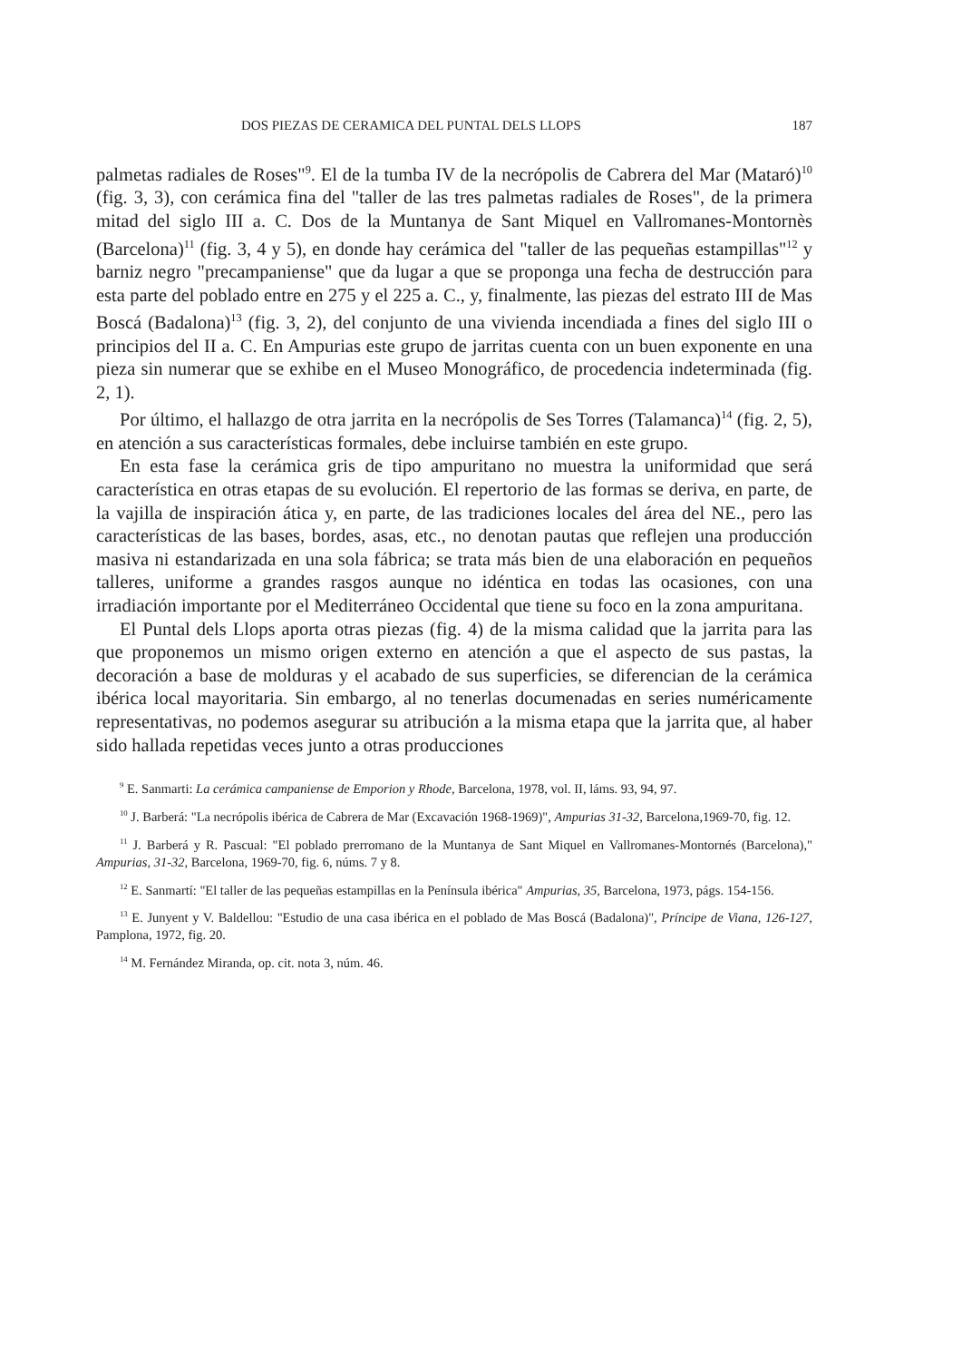DOS PIEZAS DE CERAMICA DEL PUNTAL DELS LLOPS 187
palmetas radiales de Roses"<sup>9</sup>. El de la tumba IV de la necrópolis de Cabrera del Mar (Mataró)<sup>10</sup> (fig. 3, 3), con cerámica fina del "taller de las tres palmetas radiales de Roses", de la primera mitad del siglo III a. C. Dos de la Muntanya de Sant Miquel en Vallromanes-Montornès (Barcelona)<sup>11</sup> (fig. 3, 4 y 5), en donde hay cerámica del "taller de las pequeñas estampillas"<sup>12</sup> y barniz negro "precampaniense" que da lugar a que se proponga una fecha de destrucción para esta parte del poblado entre en 275 y el 225 a. C., y, finalmente, las piezas del estrato III de Mas Boscá (Badalona)<sup>13</sup> (fig. 3, 2), del conjunto de una vivienda incendiada a fines del siglo III o principios del II a. C. En Ampurias este grupo de jarritas cuenta con un buen exponente en una pieza sin numerar que se exhibe en el Museo Monográfico, de procedencia indeterminada (fig. 2, 1).
Por último, el hallazgo de otra jarrita en la necrópolis de Ses Torres (Talamanca)<sup>14</sup> (fig. 2, 5), en atención a sus características formales, debe incluirse también en este grupo.
En esta fase la cerámica gris de tipo ampuritano no muestra la uniformidad que será característica en otras etapas de su evolución. El repertorio de las formas se deriva, en parte, de la vajilla de inspiración ática y, en parte, de las tradiciones locales del área del NE., pero las características de las bases, bordes, asas, etc., no denotan pautas que reflejen una producción masiva ni estandarizada en una sola fábrica; se trata más bien de una elaboración en pequeños talleres, uniforme a grandes rasgos aunque no idéntica en todas las ocasiones, con una irradiación importante por el Mediterráneo Occidental que tiene su foco en la zona ampuritana.
El Puntal dels Llops aporta otras piezas (fig. 4) de la misma calidad que la jarrita para las que proponemos un mismo origen externo en atención a que el aspecto de sus pastas, la decoración a base de molduras y el acabado de sus superficies, se diferencian de la cerámica ibérica local mayoritaria. Sin embargo, al no tenerlas documenadas en series numéricamente representativas, no podemos asegurar su atribución a la misma etapa que la jarrita que, al haber sido hallada repetidas veces junto a otras producciones
<sup>9</sup> E. Sanmarti: La cerámica campaniense de Emporion y Rhode, Barcelona, 1978, vol. II, láms. 93, 94, 97.
<sup>10</sup> J. Barberá: "La necrópolis ibérica de Cabrera de Mar (Excavación 1968-1969)", Ampurias 31-32, Barcelona,1969-70, fig. 12.
<sup>11</sup> J. Barberá y R. Pascual: "El poblado prerromano de la Muntanya de Sant Miquel en Vallromanes-Montornés (Barcelona)," Ampurias, 31-32, Barcelona, 1969-70, fig. 6, núms. 7 y 8.
<sup>12</sup> E. Sanmartí: "El taller de las pequeñas estampillas en la Península ibérica" Ampurias, 35, Barcelona, 1973, págs. 154-156.
<sup>13</sup> E. Junyent y V. Baldellou: "Estudio de una casa ibérica en el poblado de Mas Boscá (Badalona)", Príncipe de Viana, 126-127, Pamplona, 1972, fig. 20.
<sup>14</sup> M. Fernández Miranda, op. cit. nota 3, núm. 46.